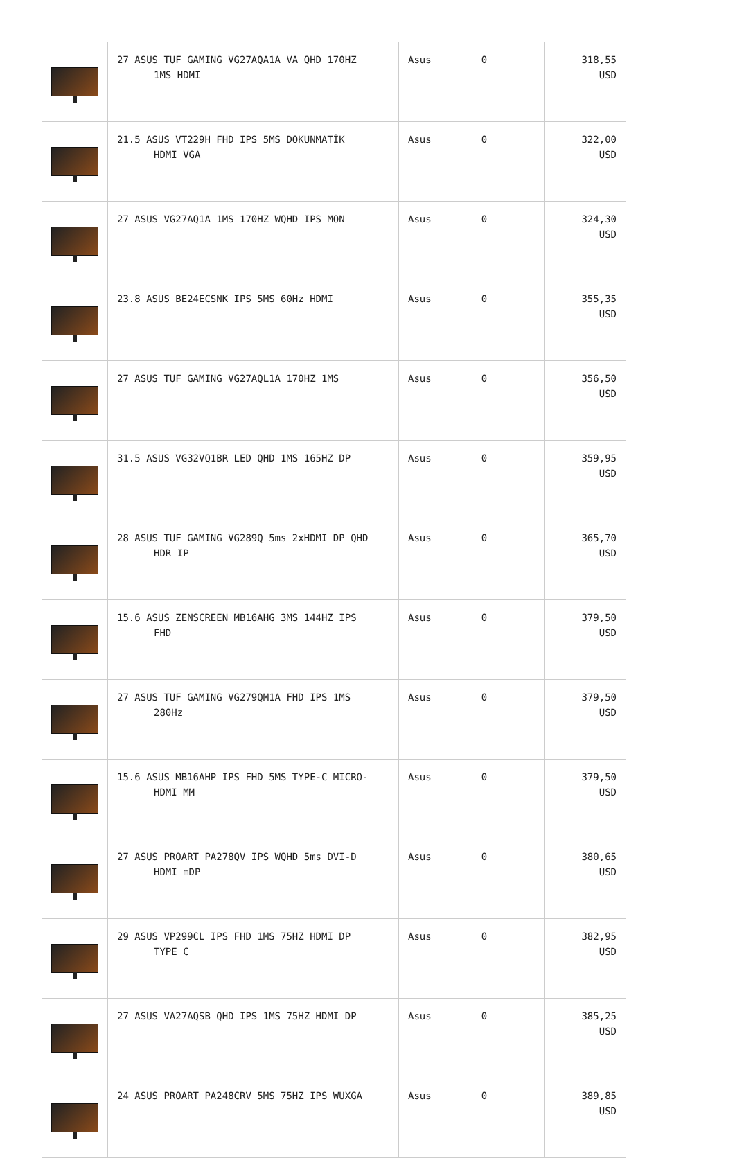| | 27 ASUS TUF GAMING VG27AQA1A VA QHD 170HZ 1MS HDMI | Asus | 0 | 318,55 USD |
| | 21.5 ASUS VT229H FHD IPS 5MS DOKUNMATİK HDMI VGA | Asus | 0 | 322,00 USD |
| | 27 ASUS VG27AQ1A 1MS 170HZ WQHD IPS MON | Asus | 0 | 324,30 USD |
| | 23.8 ASUS BE24ECSNK IPS 5MS 60Hz HDMI | Asus | 0 | 355,35 USD |
| | 27 ASUS TUF GAMING VG27AQL1A 170HZ 1MS | Asus | 0 | 356,50 USD |
| | 31.5 ASUS VG32VQ1BR LED QHD 1MS 165HZ DP | Asus | 0 | 359,95 USD |
| | 28 ASUS TUF GAMING VG289Q 5ms 2xHDMI DP QHD HDR IP | Asus | 0 | 365,70 USD |
| | 15.6 ASUS ZENSCREEN MB16AHG 3MS 144HZ IPS FHD | Asus | 0 | 379,50 USD |
| | 27 ASUS TUF GAMING VG279QM1A FHD IPS 1MS 280Hz | Asus | 0 | 379,50 USD |
| | 15.6 ASUS MB16AHP IPS FHD 5MS TYPE-C MICRO- HDMI MM | Asus | 0 | 379,50 USD |
| | 27 ASUS PROART PA278QV IPS WQHD 5ms DVI-D HDMI mDP | Asus | 0 | 380,65 USD |
| | 29 ASUS VP299CL IPS FHD 1MS 75HZ HDMI DP TYPE C | Asus | 0 | 382,95 USD |
| | 27 ASUS VA27AQSB QHD IPS 1MS 75HZ HDMI DP | Asus | 0 | 385,25 USD |
| | 24 ASUS PROART PA248CRV 5MS 75HZ IPS WUXGA | Asus | 0 | 389,85 USD |